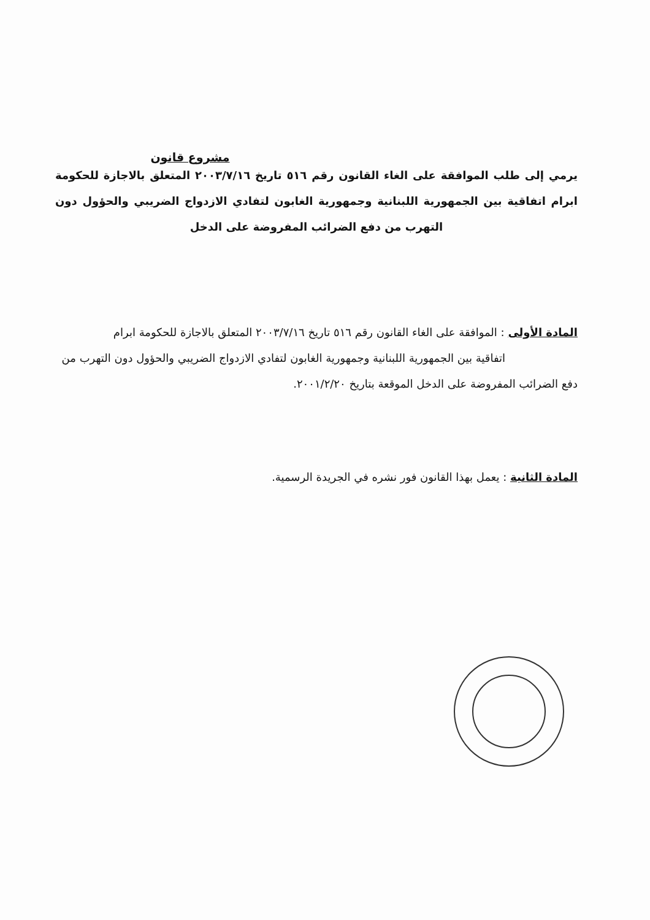مشروع قانون
يرمي إلى طلب الموافقة على الغاء القانون رقم ٥١٦ تاريخ ٢٠٠٣/٧/١٦ المتعلق بالاجازة للحكومة ابرام اتفاقية بين الجمهورية اللبنانية وجمهورية الغابون لتفادي الازدواج الضريبي والحؤول دون التهرب من دفع الضرائب المفروضة على الدخل
المادة الأولى : الموافقة على الغاء القانون رقم ٥١٦ تاريخ ٢٠٠٣/٧/١٦ المتعلق بالاجازة للحكومة ابرام اتفاقية بين الجمهورية اللبنانية وجمهورية الغابون لتفادي الازدواج الضريبي والحؤول دون التهرب من دفع الضرائب المفروضة على الدخل الموقعة بتاريخ ٢٠٠١/٢/٢٠.
المادة الثانية : يعمل بهذا القانون فور نشره في الجريدة الرسمية.